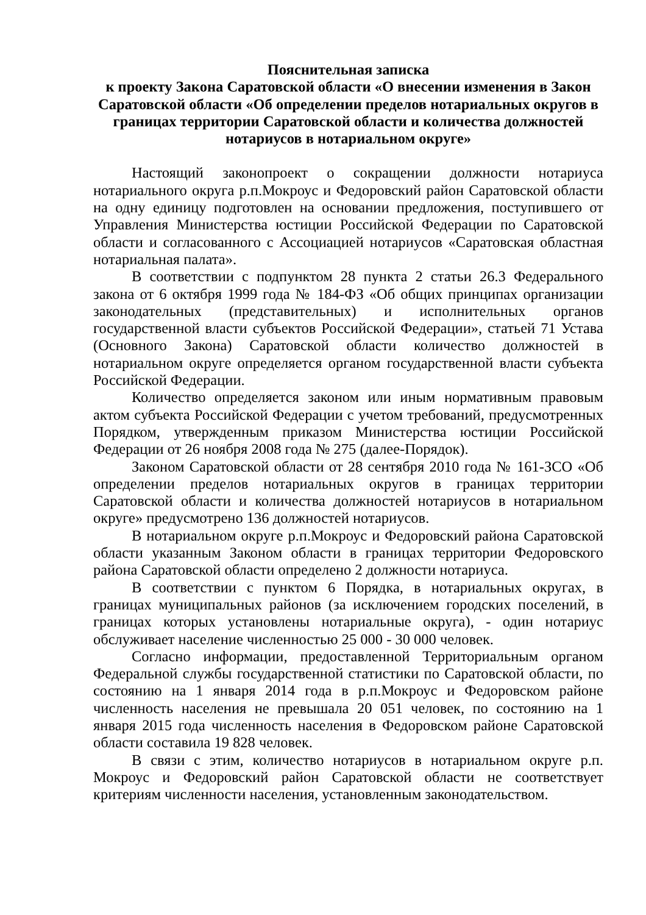Пояснительная записка
к проекту Закона Саратовской области «О внесении изменения в Закон Саратовской области «Об определении пределов нотариальных округов в границах территории Саратовской области и количества должностей нотариусов в нотариальном округе»
Настоящий законопроект о сокращении должности нотариуса нотариального округа р.п.Мокроус и Федоровский район Саратовской области на одну единицу подготовлен на основании предложения, поступившего от Управления Министерства юстиции Российской Федерации по Саратовской области и согласованного с Ассоциацией нотариусов «Саратовская областная нотариальная палата».
В соответствии с подпунктом 28 пункта 2 статьи 26.3 Федерального закона от 6 октября 1999 года № 184-ФЗ «Об общих принципах организации законодательных (представительных) и исполнительных органов государственной власти субъектов Российской Федерации», статьей 71 Устава (Основного Закона) Саратовской области количество должностей в нотариальном округе определяется органом государственной власти субъекта Российской Федерации.
Количество определяется законом или иным нормативным правовым актом субъекта Российской Федерации с учетом требований, предусмотренных Порядком, утвержденным приказом Министерства юстиции Российской Федерации от 26 ноября 2008 года № 275 (далее-Порядок).
Законом Саратовской области от 28 сентября 2010 года № 161-ЗСО «Об определении пределов нотариальных округов в границах территории Саратовской области и количества должностей нотариусов в нотариальном округе» предусмотрено 136 должностей нотариусов.
В нотариальном округе р.п.Мокроус и Федоровский района Саратовской области указанным Законом области в границах территории Федоровского района Саратовской области определено 2 должности нотариуса.
В соответствии с пунктом 6 Порядка, в нотариальных округах, в границах муниципальных районов (за исключением городских поселений, в границах которых установлены нотариальные округа), - один нотариус обслуживает население численностью 25 000 - 30 000 человек.
Согласно информации, предоставленной Территориальным органом Федеральной службы государственной статистики по Саратовской области, по состоянию на 1 января 2014 года в р.п.Мокроус и Федоровском районе численность населения не превышала 20 051 человек, по состоянию на 1 января 2015 года численность населения в Федоровском районе Саратовской области составила 19 828 человек.
В связи с этим, количество нотариусов в нотариальном округе р.п. Мокроус и Федоровский район Саратовской области не соответствует критериям численности населения, установленным законодательством.